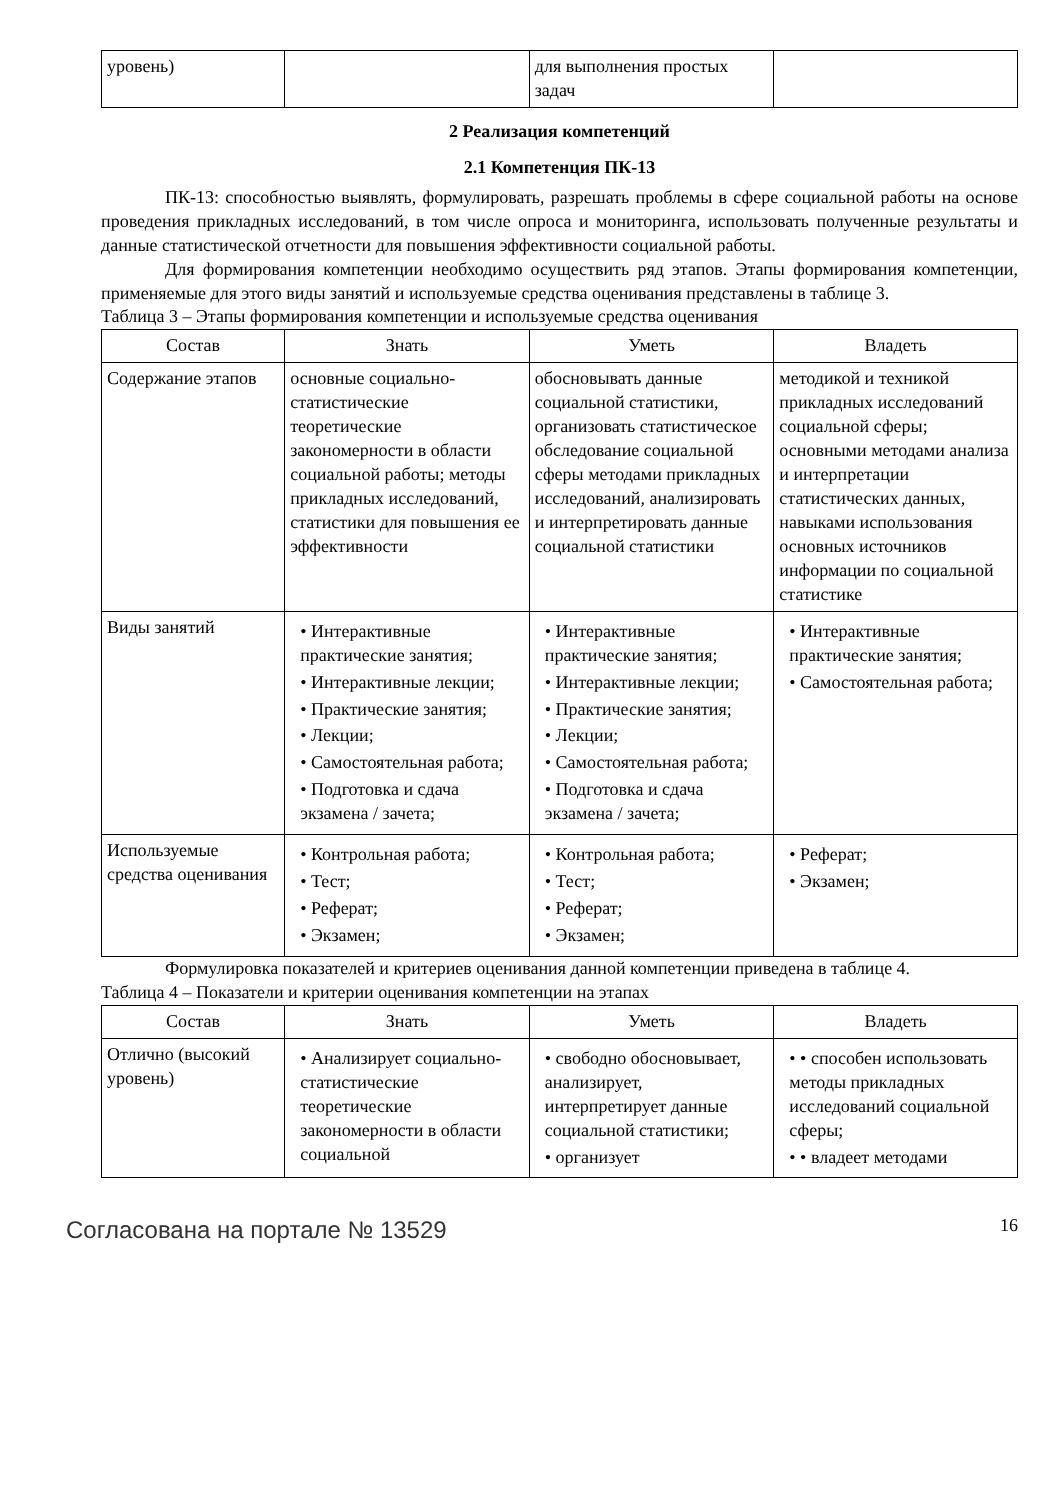| уровень) | | для выполнения простых задач | |
2 Реализация компетенций
2.1 Компетенция ПК-13
ПК-13: способностью выявлять, формулировать, разрешать проблемы в сфере социальной работы на основе проведения прикладных исследований, в том числе опроса и мониторинга, использовать полученные результаты и данные статистической отчетности для повышения эффективности социальной работы.
Для формирования компетенции необходимо осуществить ряд этапов. Этапы формирования компетенции, применяемые для этого виды занятий и используемые средства оценивания представлены в таблице 3.
Таблица 3 – Этапы формирования компетенции и используемые средства оценивания
| Состав | Знать | Уметь | Владеть |
| --- | --- | --- | --- |
| Содержание этапов | основные социально-статистические теоретические закономерности в области социальной работы; методы прикладных исследований, статистики для повышения ее эффективности | обосновывать данные социальной статистики, организовать статистическое обследование социальной сферы методами прикладных исследований, анализировать и интерпретировать данные социальной статистики | методикой и техникой прикладных исследований социальной сферы; основными методами анализа и интерпретации статистических данных, навыками использования основных источников информации по социальной статистике |
| Виды занятий | • Интерактивные практические занятия; • Интерактивные лекции; • Практические занятия; • Лекции; • Самостоятельная работа; • Подготовка и сдача экзамена / зачета; | • Интерактивные практические занятия; • Интерактивные лекции; • Практические занятия; • Лекции; • Самостоятельная работа; • Подготовка и сдача экзамена / зачета; | • Интерактивные практические занятия; • Самостоятельная работа; |
| Используемые средства оценивания | • Контрольная работа; • Тест; • Реферат; • Экзамен; | • Контрольная работа; • Тест; • Реферат; • Экзамен; | • Реферат; • Экзамен; |
Формулировка показателей и критериев оценивания данной компетенции приведена в таблице 4.
Таблица 4 – Показатели и критерии оценивания компетенции на этапах
| Состав | Знать | Уметь | Владеть |
| --- | --- | --- | --- |
| Отлично (высокий уровень) | • Анализирует социально-статистические теоретические закономерности в области социальной | • свободно обосновывает, анализирует, интерпретирует данные социальной статистики; • организует | • • способен использовать методы прикладных исследований социальной сферы; • • владеет методами |
Согласована на портале № 13529 16